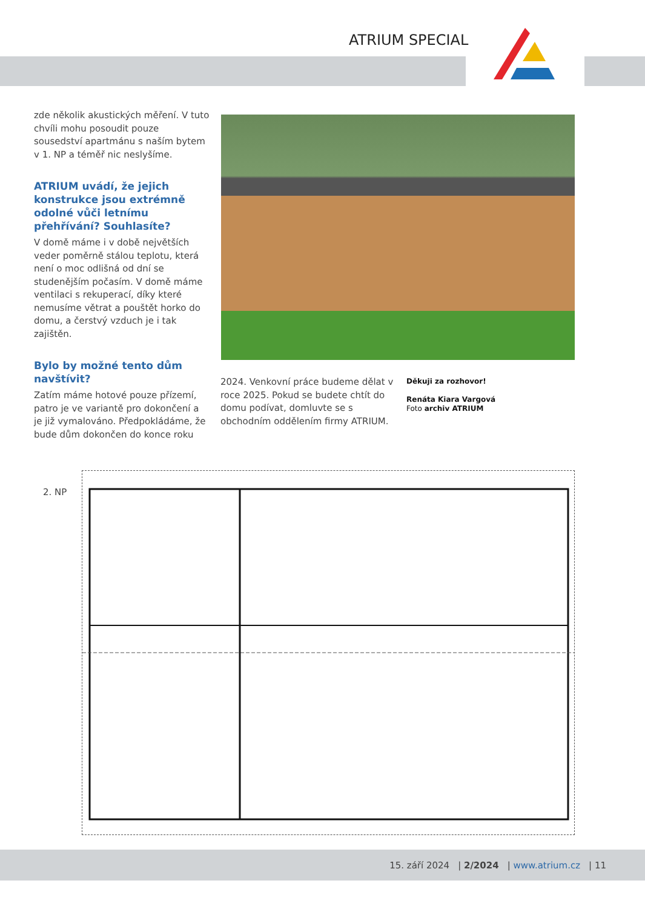ATRIUM SPECIAL
zde několik akustických měření. V tuto chvíli mohu posoudit pouze sousedství apartmánu s naším bytem v 1. NP a téměř nic neslyšíme.
ATRIUM uvádí, že jejich konstrukce jsou extrémně odolné vůči letnímu přehřívání? Souhlasíte?
V domě máme i v době největších veder poměrně stálou teplotu, která není o moc odlišná od dní se studenějším počasím. V domě máme ventilaci s rekuperací, díky které nemusíme větrat a pouštět horko do domu, a čerstvý vzduch je i tak zajištěn.
Bylo by možné tento dům navštívit?
Zatím máme hotové pouze přízemí, patro je ve variantě pro dokončení a je již vymalováno. Předpokládáme, že bude dům dokončen do konce roku
2024. Venkovní práce budeme dělat v roce 2025. Pokud se budete chtít do domu podívat, domluvte se s obchodním oddělením firmy ATRIUM.
Děkuji za rozhovor!
Renáta Kiara Vargová
Foto archiv ATRIUM
2. NP
15. září 2024 | 2/2024 | www.atrium.cz | 11